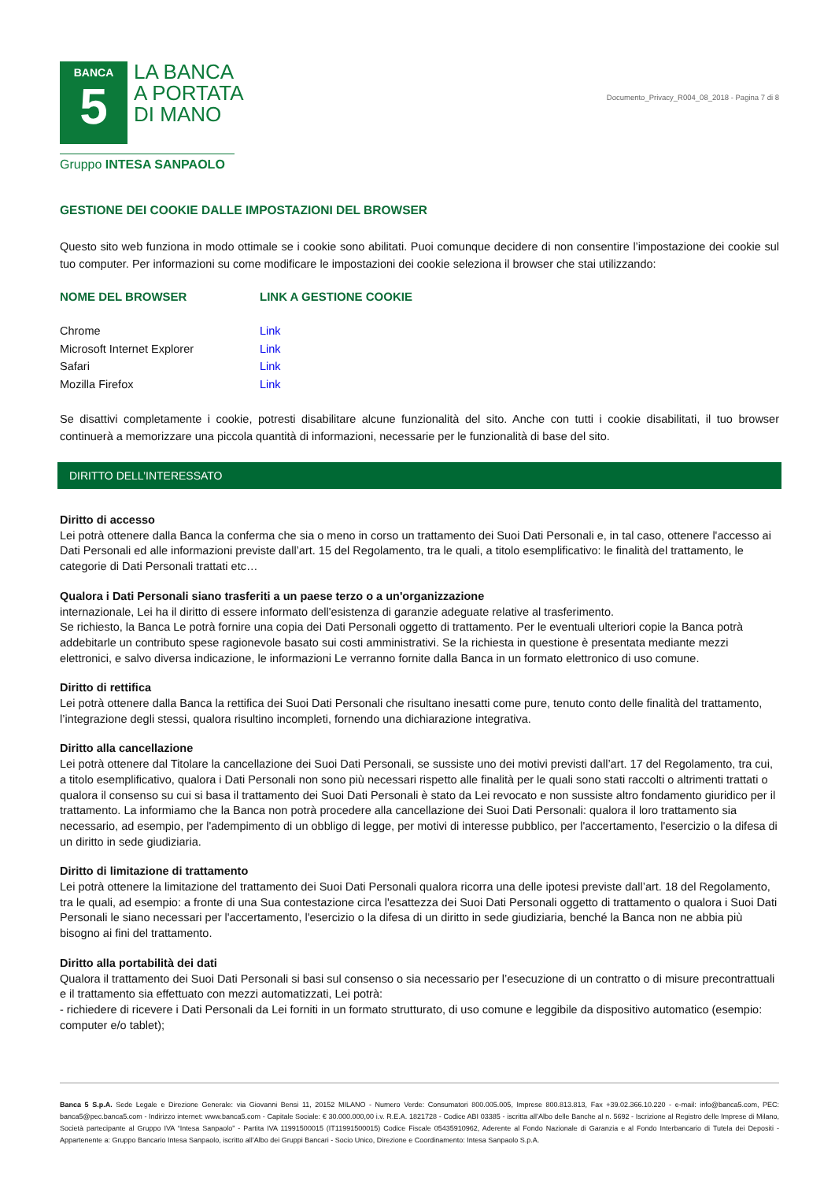BANCA
5
LA BANCA
A PORTATA
DI MANO
Gruppo INTESA SANPAOLO
Documento_Privacy_R004_08_2018 - Pagina 7 di 8
GESTIONE DEI COOKIE DALLE IMPOSTAZIONI DEL BROWSER
Questo sito web funziona in modo ottimale se i cookie sono abilitati. Puoi comunque decidere di non consentire l’impostazione dei cookie sul tuo computer. Per informazioni su come modificare le impostazioni dei cookie seleziona il browser che stai utilizzando:
| NOME DEL BROWSER | LINK A GESTIONE COOKIE |
| --- | --- |
| Chrome | Link |
| Microsoft Internet Explorer | Link |
| Safari | Link |
| Mozilla Firefox | Link |
Se disattivi completamente i cookie, potresti disabilitare alcune funzionalità del sito. Anche con tutti i cookie disabilitati, il tuo browser continuerà a memorizzare una piccola quantità di informazioni, necessarie per le funzionalità di base del sito.
DIRITTO DELL’INTERESSATO
Diritto di accesso
Lei potrà ottenere dalla Banca la conferma che sia o meno in corso un trattamento dei Suoi Dati Personali e, in tal caso, ottenere l'accesso ai Dati Personali ed alle informazioni previste dall’art. 15 del Regolamento, tra le quali, a titolo esemplificativo: le finalità del trattamento, le categorie di Dati Personali trattati etc…
Qualora i Dati Personali siano trasferiti a un paese terzo o a un'organizzazione
internazionale, Lei ha il diritto di essere informato dell'esistenza di garanzie adeguate relative al trasferimento.
Se richiesto, la Banca Le potrà fornire una copia dei Dati Personali oggetto di trattamento. Per le eventuali ulteriori copie la Banca potrà addebitarle un contributo spese ragionevole basato sui costi amministrativi. Se la richiesta in questione è presentata mediante mezzi elettronici, e salvo diversa indicazione, le informazioni Le verranno fornite dalla Banca in un formato elettronico di uso comune.
Diritto di rettifica
Lei potrà ottenere dalla Banca la rettifica dei Suoi Dati Personali che risultano inesatti come pure, tenuto conto delle finalità del trattamento, l’integrazione degli stessi, qualora risultino incompleti, fornendo una dichiarazione integrativa.
Diritto alla cancellazione
Lei potrà ottenere dal Titolare la cancellazione dei Suoi Dati Personali, se sussiste uno dei motivi previsti dall’art. 17 del Regolamento, tra cui, a titolo esemplificativo, qualora i Dati Personali non sono più necessari rispetto alle finalità per le quali sono stati raccolti o altrimenti trattati o qualora il consenso su cui si basa il trattamento dei Suoi Dati Personali è stato da Lei revocato e non sussiste altro fondamento giuridico per il trattamento. La informiamo che la Banca non potrà procedere alla cancellazione dei Suoi Dati Personali: qualora il loro trattamento sia necessario, ad esempio, per l'adempimento di un obbligo di legge, per motivi di interesse pubblico, per l'accertamento, l'esercizio o la difesa di un diritto in sede giudiziaria.
Diritto di limitazione di trattamento
Lei potrà ottenere la limitazione del trattamento dei Suoi Dati Personali qualora ricorra una delle ipotesi previste dall’art. 18 del Regolamento, tra le quali, ad esempio: a fronte di una Sua contestazione circa l'esattezza dei Suoi Dati Personali oggetto di trattamento o qualora i Suoi Dati Personali le siano necessari per l'accertamento, l'esercizio o la difesa di un diritto in sede giudiziaria, benché la Banca non ne abbia più bisogno ai fini del trattamento.
Diritto alla portabilità dei dati
Qualora il trattamento dei Suoi Dati Personali si basi sul consenso o sia necessario per l’esecuzione di un contratto o di misure precontrattuali e il trattamento sia effettuato con mezzi automatizzati, Lei potrà:
- richiedere di ricevere i Dati Personali da Lei forniti in un formato strutturato, di uso comune e leggibile da dispositivo automatico (esempio: computer e/o tablet);
Banca 5 S.p.A. Sede Legale e Direzione Generale: via Giovanni Bensi 11, 20152 MILANO - Numero Verde: Consumatori 800.005.005, Imprese 800.813.813, Fax +39.02.366.10.220 - e-mail: info@banca5.com, PEC: banca5@pec.banca5.com - Indirizzo internet: www.banca5.com - Capitale Sociale: € 30.000.000,00 i.v. R.E.A. 1821728 - Codice ABI 03385 - iscritta all’Albo delle Banche al n. 5692 - Iscrizione al Registro delle Imprese di Milano, Società partecipante al Gruppo IVA “Intesa Sanpaolo” - Partita IVA 11991500015 (IT11991500015) Codice Fiscale 05435910962, Aderente al Fondo Nazionale di Garanzia e al Fondo Interbancario di Tutela dei Depositi - Appartenente a: Gruppo Bancario Intesa Sanpaolo, iscritto all’Albo dei Gruppi Bancari - Socio Unico, Direzione e Coordinamento: Intesa Sanpaolo S.p.A.